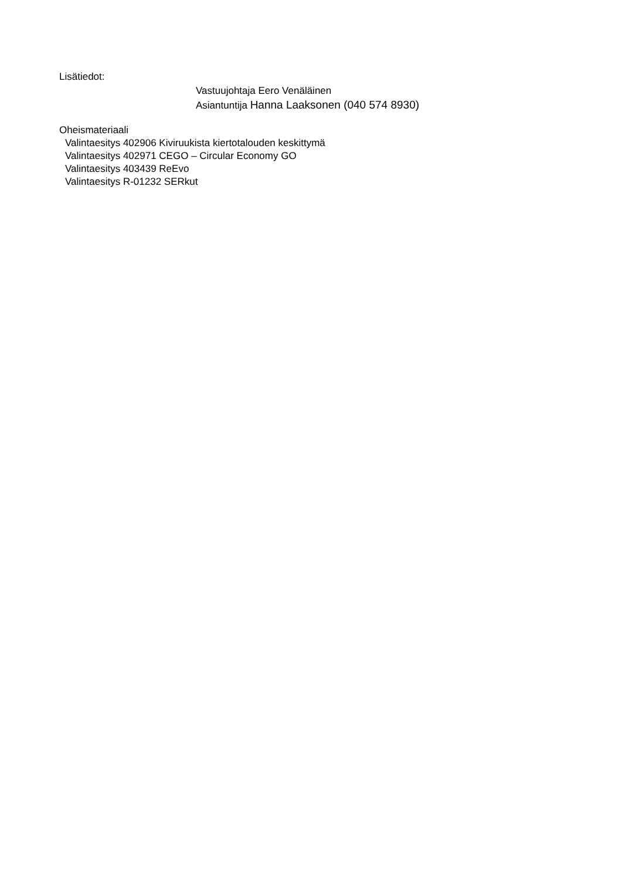Lisätiedot:
Vastuujohtaja Eero Venäläinen
Asiantuntija Hanna Laaksonen (040 574 8930)
Oheismateriaali
Valintaesitys 402906 Kiviruukista kiertotalouden keskittymä
Valintaesitys 402971 CEGO – Circular Economy GO
Valintaesitys 403439 ReEvo
Valintaesitys R-01232 SERkut